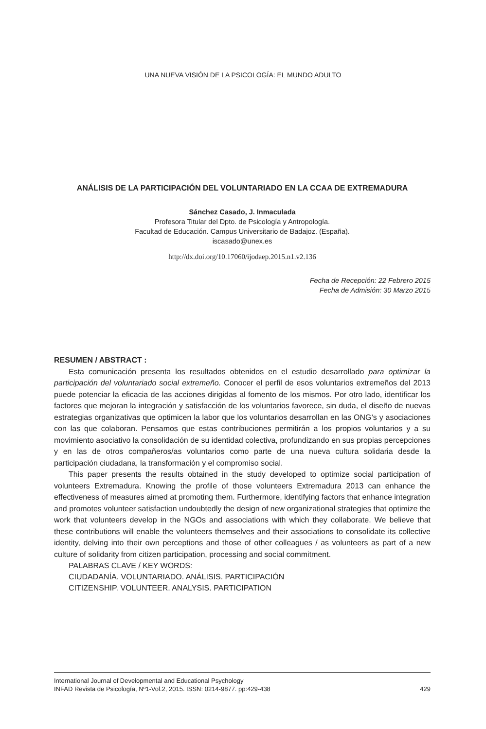UNA NUEVA VISIÓN DE LA PSICOLOGÍA: EL MUNDO ADULTO
ANÁLISIS DE LA PARTICIPACIÓN DEL VOLUNTARIADO EN LA CCAA DE EXTREMADURA
Sánchez Casado, J. Inmaculada
Profesora Titular del Dpto. de Psicología y Antropología.
Facultad de Educación. Campus Universitario de Badajoz. (España).
iscasado@unex.es
http://dx.doi.org/10.17060/ijodaep.2015.n1.v2.136
Fecha de Recepción: 22 Febrero 2015
Fecha de Admisión: 30 Marzo 2015
RESUMEN / ABSTRACT :
Esta comunicación presenta los resultados obtenidos en el estudio desarrollado para optimizar la participación del voluntariado social extremeño. Conocer el perfil de esos voluntarios extremeños del 2013 puede potenciar la eficacia de las acciones dirigidas al fomento de los mismos. Por otro lado, identificar los factores que mejoran la integración y satisfacción de los voluntarios favorece, sin duda, el diseño de nuevas estrategias organizativas que optimicen la labor que los voluntarios desarrollan en las ONG’s y asociaciones con las que colaboran. Pensamos que estas contribuciones permitirán a los propios voluntarios y a su movimiento asociativo la consolidación de su identidad colectiva, profundizando en sus propias percepciones y en las de otros compañeros/as voluntarios como parte de una nueva cultura solidaria desde la participación ciudadana, la transformación y el compromiso social.
This paper presents the results obtained in the study developed to optimize social participation of volunteers Extremadura. Knowing the profile of those volunteers Extremadura 2013 can enhance the effectiveness of measures aimed at promoting them. Furthermore, identifying factors that enhance integration and promotes volunteer satisfaction undoubtedly the design of new organizational strategies that optimize the work that volunteers develop in the NGOs and associations with which they collaborate. We believe that these contributions will enable the volunteers themselves and their associations to consolidate its collective identity, delving into their own perceptions and those of other colleagues / as volunteers as part of a new culture of solidarity from citizen participation, processing and social commitment.
PALABRAS CLAVE / KEY WORDS:
CIUDADANÍA. VOLUNTARIADO. ANÁLISIS. PARTICIPACIÓN
CITIZENSHIP. VOLUNTEER. ANALYSIS. PARTICIPATION
International Journal of Developmental and Educational Psychology
INFAD Revista de Psicología, Nº1-Vol.2, 2015. ISSN: 0214-9877. pp:429-438
429